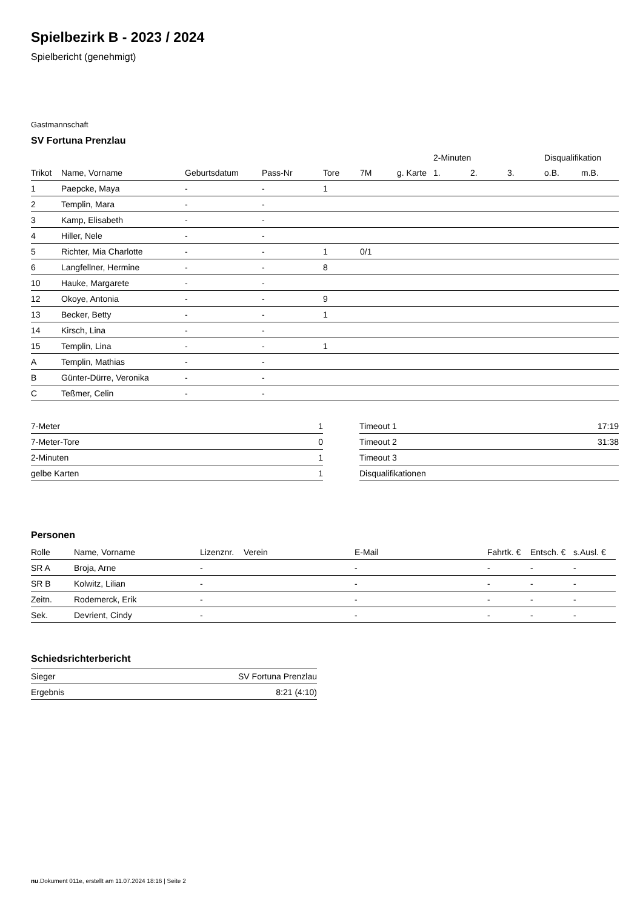Spielbezirk B - 2023 / 2024
Spielbericht (genehmigt)
Gastmannschaft
SV Fortuna Prenzlau
| | | | | | | | 2-Minuten | | | Disqualifikation | |
| --- | --- | --- | --- | --- | --- | --- | --- | --- | --- | --- | --- |
| Trikot | Name, Vorname | Geburtsdatum | Pass-Nr | Tore | 7M | g. Karte | 1. | 2. | 3. | o.B. | m.B. |
| 1 | Paepcke, Maya | - | - | 1 | | | | | | | |
| 2 | Templin, Mara | - | - | | | | | | | | |
| 3 | Kamp, Elisabeth | - | - | | | | | | | | |
| 4 | Hiller, Nele | - | - | | | | | | | | |
| 5 | Richter, Mia Charlotte | - | - | 1 | 0/1 | | | | | | |
| 6 | Langfellner, Hermine | - | - | 8 | | | | | | | |
| 10 | Hauke, Margarete | - | - | | | | | | | | |
| 12 | Okoye, Antonia | - | - | 9 | | | | | | | |
| 13 | Becker, Betty | - | - | 1 | | | | | | | |
| 14 | Kirsch, Lina | - | - | | | | | | | | |
| 15 | Templin, Lina | - | - | 1 | | | | | | | |
| A | Templin, Mathias | - | - | | | | | | | | |
| B | Günter-Dürre, Veronika | - | - | | | | | | | | |
| C | Teßmer, Celin | - | - | | | | | | | | |
| 7-Meter | 1 |
| 7-Meter-Tore | 0 |
| 2-Minuten | 1 |
| gelbe Karten | 1 |
| Timeout 1 | 17:19 |
| Timeout 2 | 31:38 |
| Timeout 3 | |
| Disqualifikationen | |
Personen
| Rolle | Name, Vorname | Lizenznr. | Verein | E-Mail | Fahrtk. € | Entsch. € | s.Ausl. € |
| --- | --- | --- | --- | --- | --- | --- | --- |
| SR A | Broja, Arne | - | | - | - | - | - |
| SR B | Kolwitz, Lilian | - | | - | - | - | - |
| Zeitn. | Rodemerck, Erik | - | | - | - | - | - |
| Sek. | Devrient, Cindy | - | | - | - | - | - |
Schiedsrichterbericht
| Sieger | SV Fortuna Prenzlau |
| Ergebnis | 8:21 (4:10) |
nu.Dokument 011e, erstellt am 11.07.2024 18:16 | Seite 2